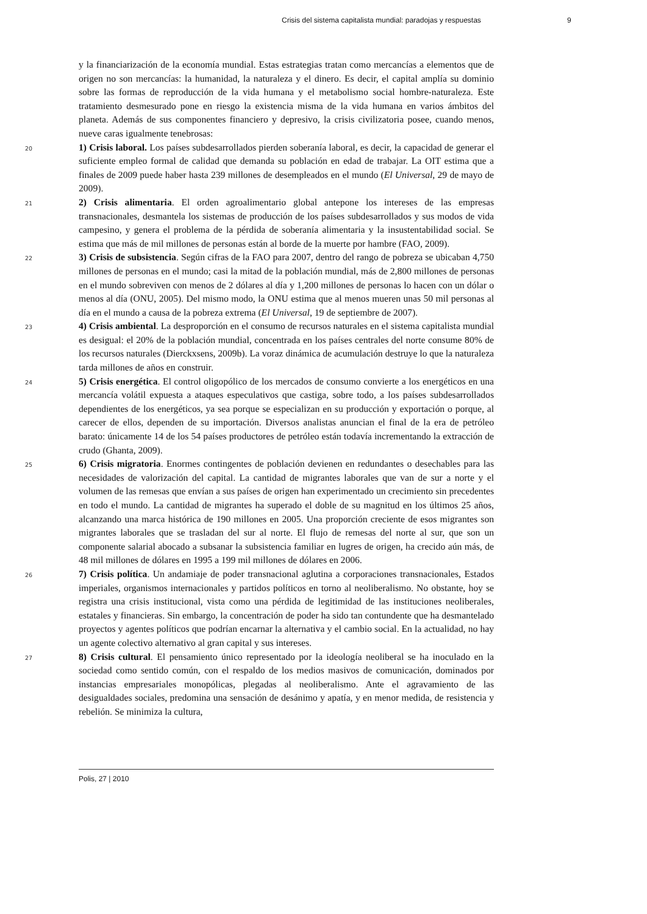Crisis del sistema capitalista mundial: paradojas y respuestas 9
y la financiarización de la economía mundial. Estas estrategias tratan como mercancías a elementos que de origen no son mercancías: la humanidad, la naturaleza y el dinero. Es decir, el capital amplía su dominio sobre las formas de reproducción de la vida humana y el metabolismo social hombre-naturaleza. Este tratamiento desmesurado pone en riesgo la existencia misma de la vida humana en varios ámbitos del planeta. Además de sus componentes financiero y depresivo, la crisis civilizatoria posee, cuando menos, nueve caras igualmente tenebrosas:
20 1) Crisis laboral. Los países subdesarrollados pierden soberanía laboral, es decir, la capacidad de generar el suficiente empleo formal de calidad que demanda su población en edad de trabajar. La OIT estima que a finales de 2009 puede haber hasta 239 millones de desempleados en el mundo (El Universal, 29 de mayo de 2009).
21 2) Crisis alimentaria. El orden agroalimentario global antepone los intereses de las empresas transnacionales, desmantela los sistemas de producción de los países subdesarrollados y sus modos de vida campesino, y genera el problema de la pérdida de soberanía alimentaria y la insustentabilidad social. Se estima que más de mil millones de personas están al borde de la muerte por hambre (FAO, 2009).
22 3) Crisis de subsistencia. Según cifras de la FAO para 2007, dentro del rango de pobreza se ubicaban 4,750 millones de personas en el mundo; casi la mitad de la población mundial, más de 2,800 millones de personas en el mundo sobreviven con menos de 2 dólares al día y 1,200 millones de personas lo hacen con un dólar o menos al día (ONU, 2005). Del mismo modo, la ONU estima que al menos mueren unas 50 mil personas al día en el mundo a causa de la pobreza extrema (El Universal, 19 de septiembre de 2007).
23 4) Crisis ambiental. La desproporción en el consumo de recursos naturales en el sistema capitalista mundial es desigual: el 20% de la población mundial, concentrada en los países centrales del norte consume 80% de los recursos naturales (Dierckxsens, 2009b). La voraz dinámica de acumulación destruye lo que la naturaleza tarda millones de años en construir.
24 5) Crisis energética. El control oligopólico de los mercados de consumo convierte a los energéticos en una mercancía volátil expuesta a ataques especulativos que castiga, sobre todo, a los países subdesarrollados dependientes de los energéticos, ya sea porque se especializan en su producción y exportación o porque, al carecer de ellos, dependen de su importación. Diversos analistas anuncian el final de la era de petróleo barato: únicamente 14 de los 54 países productores de petróleo están todavía incrementando la extracción de crudo (Ghanta, 2009).
25 6) Crisis migratoria. Enormes contingentes de población devienen en redundantes o desechables para las necesidades de valorización del capital. La cantidad de migrantes laborales que van de sur a norte y el volumen de las remesas que envían a sus países de origen han experimentado un crecimiento sin precedentes en todo el mundo. La cantidad de migrantes ha superado el doble de su magnitud en los últimos 25 años, alcanzando una marca histórica de 190 millones en 2005. Una proporción creciente de esos migrantes son migrantes laborales que se trasladan del sur al norte. El flujo de remesas del norte al sur, que son un componente salarial abocado a subsanar la subsistencia familiar en lugres de origen, ha crecido aún más, de 48 mil millones de dólares en 1995 a 199 mil millones de dólares en 2006.
26 7) Crisis política. Un andamiaje de poder transnacional aglutina a corporaciones transnacionales, Estados imperiales, organismos internacionales y partidos políticos en torno al neoliberalismo. No obstante, hoy se registra una crisis institucional, vista como una pérdida de legitimidad de las instituciones neoliberales, estatales y financieras. Sin embargo, la concentración de poder ha sido tan contundente que ha desmantelado proyectos y agentes políticos que podrían encarnar la alternativa y el cambio social. En la actualidad, no hay un agente colectivo alternativo al gran capital y sus intereses.
27 8) Crisis cultural. El pensamiento único representado por la ideología neoliberal se ha inoculado en la sociedad como sentido común, con el respaldo de los medios masivos de comunicación, dominados por instancias empresariales monopólicas, plegadas al neoliberalismo. Ante el agravamiento de las desigualdades sociales, predomina una sensación de desánimo y apatía, y en menor medida, de resistencia y rebelión. Se minimiza la cultura,
Polis, 27 | 2010